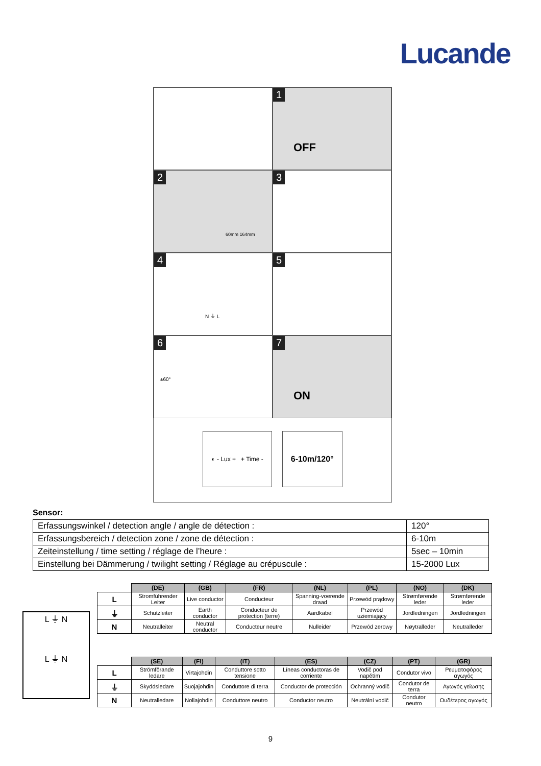Lucande
1
OFF
2
60mm 164mm
3
4
N ⏚ L
5
6
±60°
7
ON
◐ - Lux + + Time -
6-10m/120°
Sensor:
| Erfassungswinkel / detection angle / angle de détection : | 120° |
| Erfassungsbereich / detection zone / zone de détection : | 6-10m |
| Zeiteinstellung / time setting / réglage de l’heure : | 5sec – 10min |
| Einstellung bei Dämmerung / twilight setting / Réglage au crépuscule : | 15-2000 Lux |
L ⏚ N
L ⏚ N
| | (DE) | (GB) | (FR) | (NL) | (PL) | (NO) | (DK) |
| --- | --- | --- | --- | --- | --- | --- | --- |
| L | Stromführender Leiter | Live conductor | Conducteur | Spanning-voerende draad | Przewód prądowy | Strømførende leder | Strømførende leder |
| ⏚ | Schutzleiter | Earth conductor | Conducteur de protection (terre) | Aardkabel | Przewód uziemiający | Jordledningen | Jordledningen |
| N | Neutralleiter | Neutral conductor | Conducteur neutre | Nulleider | Przewód zerowy | Nøytralleder | Neutralleder |
| | (SE) | (FI) | (IT) | (ES) | (CZ) | (PT) | (GR) |
| --- | --- | --- | --- | --- | --- | --- | --- |
| L | Strömförande ledare | Virtajohdin | Conduttore sotto tensione | Líneas conductoras de corriente | Vodič pod napětím | Condutor vivo | Ρευματοφόρος αγωγός |
| ⏚ | Skyddsledare | Suojajohdin | Conduttore di terra | Conductor de protección | Ochranný vodič | Condutor de terra | Αγωγός γείωσης |
| N | Neutralledare | Nollajohdin | Conduttore neutro | Conductor neutro | Neutrální vodič | Condutor neutro | Ουδέτερος αγωγός |
9